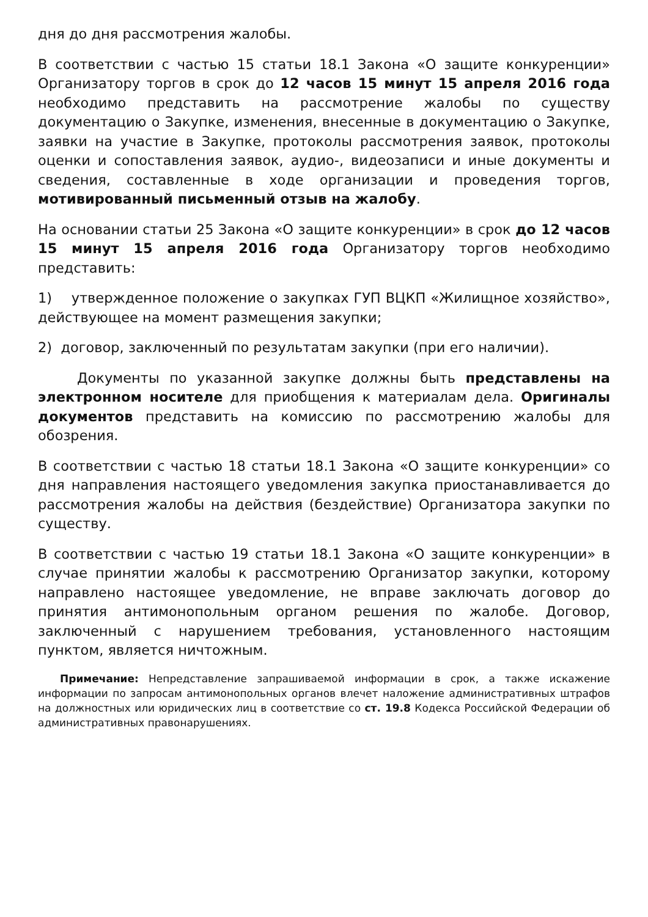дня до дня рассмотрения жалобы.
В соответствии с частью 15 статьи 18.1 Закона «О защите конкуренции» Организатору торгов в срок до 12 часов 15 минут 15 апреля 2016 года необходимо представить на рассмотрение жалобы по существу документацию о Закупке, изменения, внесенные в документацию о Закупке, заявки на участие в Закупке, протоколы рассмотрения заявок, протоколы оценки и сопоставления заявок, аудио-, видеозаписи и иные документы и сведения, составленные в ходе организации и проведения торгов, мотивированный письменный отзыв на жалобу.
На основании статьи 25 Закона «О защите конкуренции» в срок до 12 часов 15 минут 15 апреля 2016 года Организатору торгов необходимо представить:
1) утвержденное положение о закупках ГУП ВЦКП «Жилищное хозяйство», действующее на момент размещения закупки;
2) договор, заключенный по результатам закупки (при его наличии).
Документы по указанной закупке должны быть представлены на электронном носителе для приобщения к материалам дела. Оригиналы документов представить на комиссию по рассмотрению жалобы для обозрения.
В соответствии с частью 18 статьи 18.1 Закона «О защите конкуренции» со дня направления настоящего уведомления закупка приостанавливается до рассмотрения жалобы на действия (бездействие) Организатора закупки по существу.
В соответствии с частью 19 статьи 18.1 Закона «О защите конкуренции» в случае принятии жалобы к рассмотрению Организатор закупки, которому направлено настоящее уведомление, не вправе заключать договор до принятия антимонопольным органом решения по жалобе. Договор, заключенный с нарушением требования, установленного настоящим пунктом, является ничтожным.
Примечание: Непредставление запрашиваемой информации в срок, а также искажение информации по запросам антимонопольных органов влечет наложение административных штрафов на должностных или юридических лиц в соответствие со ст. 19.8 Кодекса Российской Федерации об административных правонарушениях.